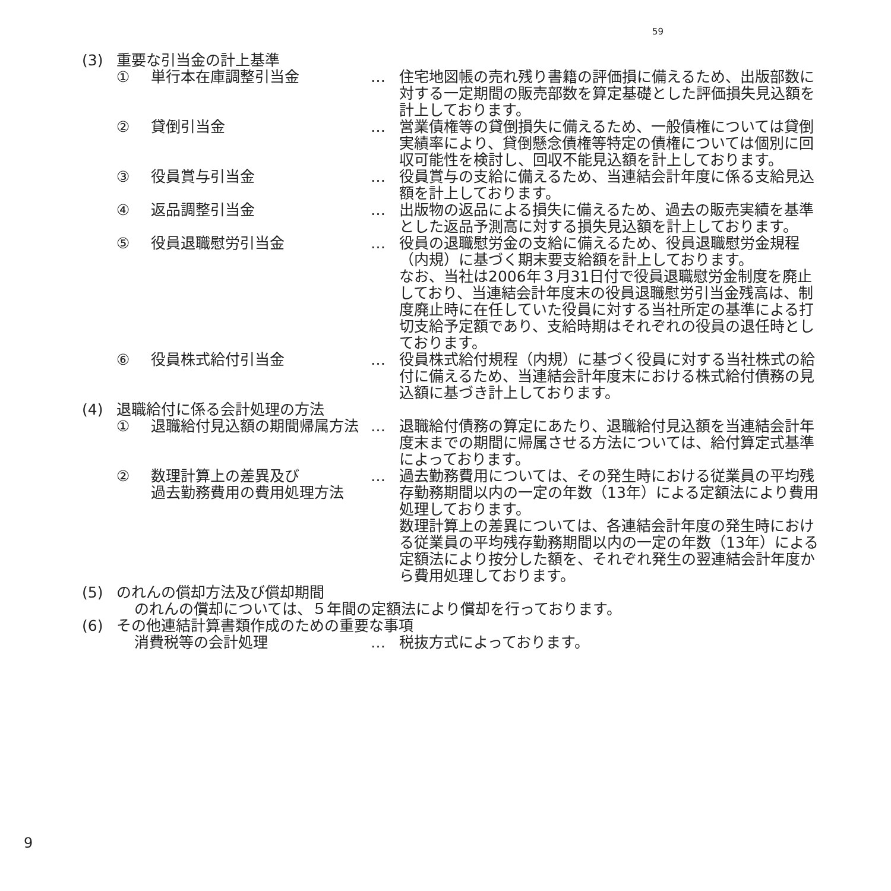59
(3) 重要な引当金の計上基準
① 単行本在庫調整引当金 … 住宅地図帳の売れ残り書籍の評価損に備えるため、出版部数に対する一定期間の販売部数を算定基礎とした評価損失見込額を計上しております。
② 貸倒引当金 … 営業債権等の貸倒損失に備えるため、一般債権については貸倒実績率により、貸倒懸念債権等特定の債権については個別に回収可能性を検討し、回収不能見込額を計上しております。
③ 役員賞与引当金 … 役員賞与の支給に備えるため、当連結会計年度に係る支給見込額を計上しております。
④ 返品調整引当金 … 出版物の返品による損失に備えるため、過去の販売実績を基準とした返品予測高に対する損失見込額を計上しております。
⑤ 役員退職慰労引当金 … 役員の退職慰労金の支給に備えるため、役員退職慰労金規程（内規）に基づく期末要支給額を計上しております。
なお、当社は2006年３月31日付で役員退職慰労金制度を廃止しており、当連結会計年度末の役員退職慰労引当金残高は、制度廃止時に在任していた役員に対する当社所定の基準による打切支給予定額であり、支給時期はそれぞれの役員の退任時としております。
⑥ 役員株式給付引当金 … 役員株式給付規程（内規）に基づく役員に対する当社株式の給付に備えるため、当連結会計年度末における株式給付債務の見込額に基づき計上しております。
(4) 退職給付に係る会計処理の方法
① 退職給付見込額の期間帰属方法 … 退職給付債務の算定にあたり、退職給付見込額を当連結会計年度末までの期間に帰属させる方法については、給付算定式基準によっております。
② 数理計算上の差異及び
過去勤務費用の費用処理方法 … 過去勤務費用については、その発生時における従業員の平均残存勤務期間以内の一定の年数（13年）による定額法により費用処理しております。
数理計算上の差異については、各連結会計年度の発生時における従業員の平均残存勤務期間以内の一定の年数（13年）による定額法により按分した額を、それぞれ発生の翌連結会計年度から費用処理しております。
(5) のれんの償却方法及び償却期間
のれんの償却については、５年間の定額法により償却を行っております。
(6) その他連結計算書類作成のための重要な事項
消費税等の会計処理 … 税抜方式によっております。
9